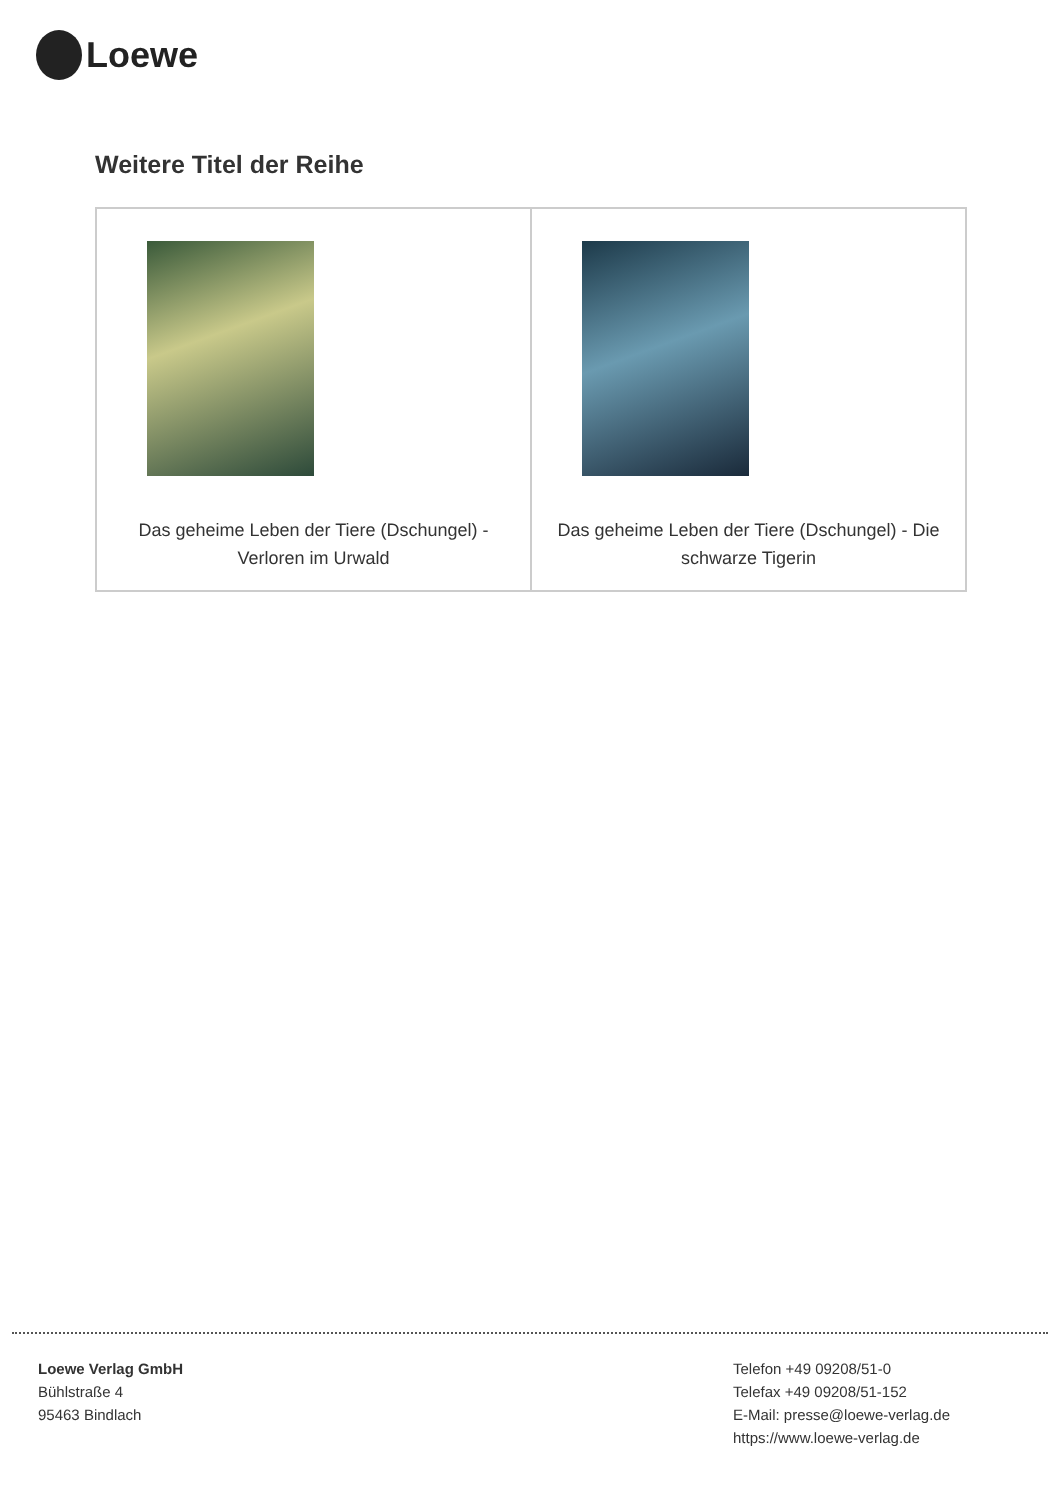Loewe
Weitere Titel der Reihe
| Das geheime Leben der Tiere (Dschungel) - Verloren im Urwald | Das geheime Leben der Tiere (Dschungel) - Die schwarze Tigerin |
Loewe Verlag GmbH
Bühlstraße 4
95463 Bindlach
Telefon +49 09208/51-0
Telefax +49 09208/51-152
E-Mail: presse@loewe-verlag.de
https://www.loewe-verlag.de